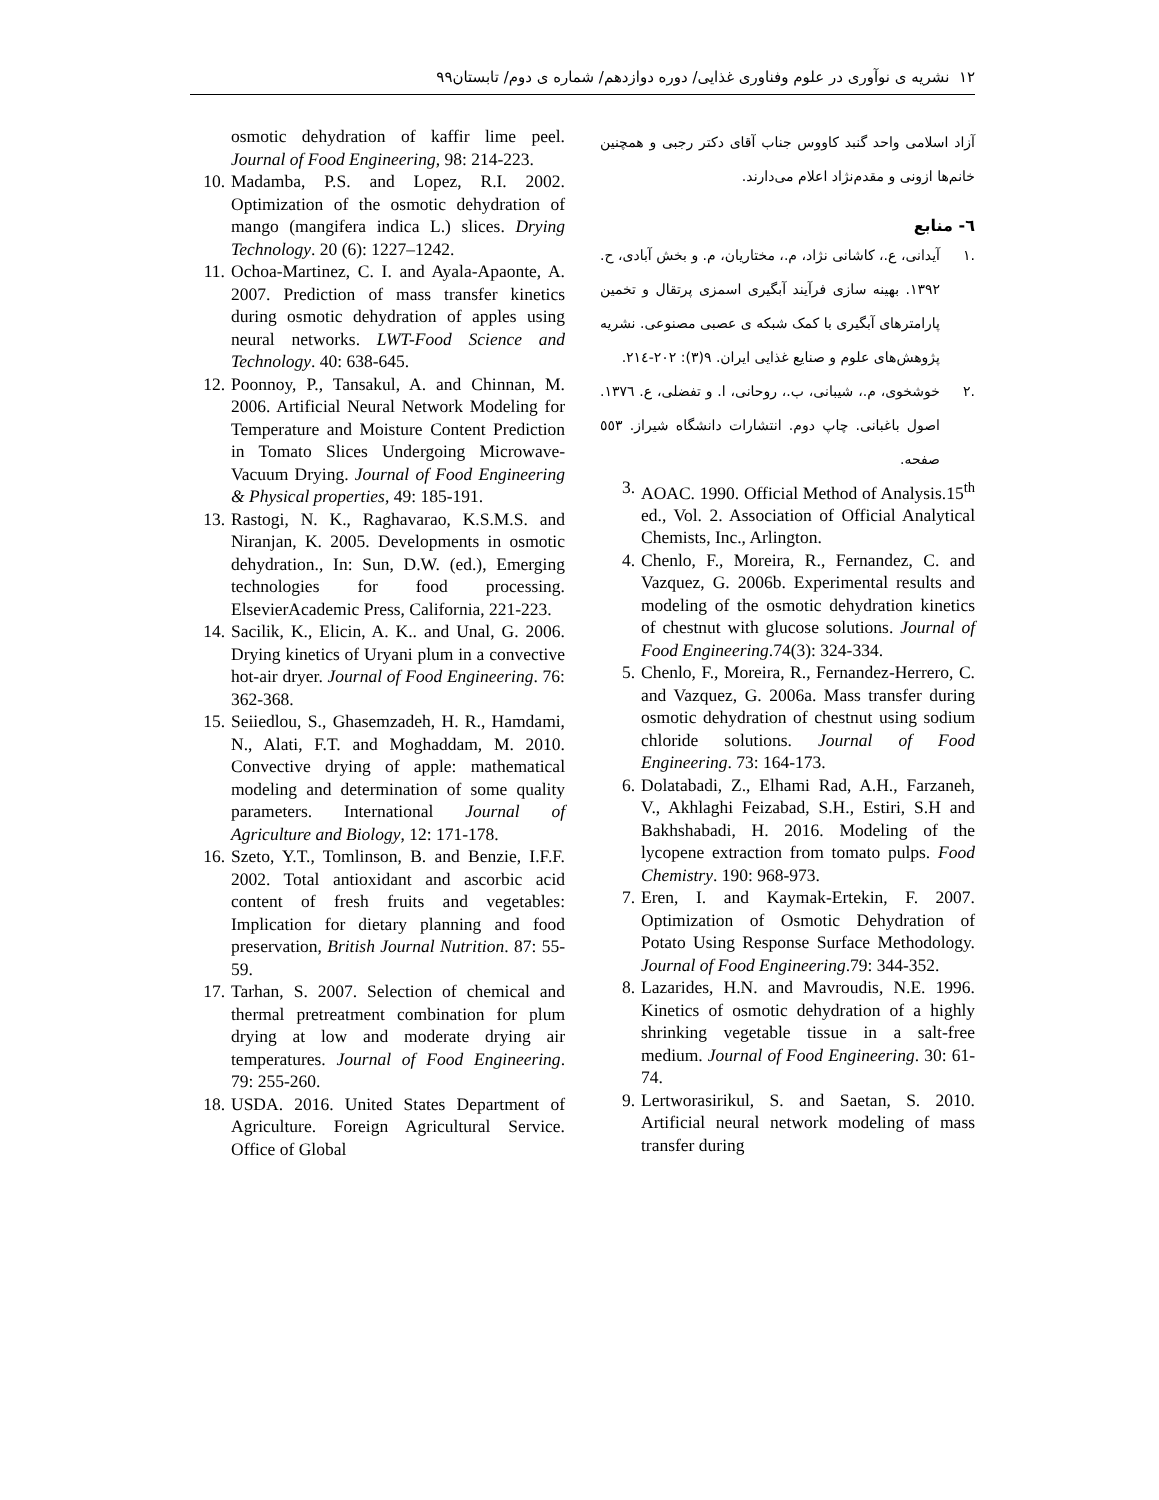۱۲ نشریه ی نوآوری در علوم وفناوری غذایی/ دوره دوازدهم/ شماره ی دوم/ تابستان۹۹
آزاد اسلامی واحد گنبد کاووس جناب آقای دکتر رجبی و همچنین خانم‌ها ازونی و مقدم‌نژاد اعلام می‌دارند.
٦- منابع
.۱ آیدانی، ع.، کاشانی نژاد، م.، مختاریان، م. و بخش آبادی، ح. ۱۳۹۲. بهینه سازی فرآیند آبگیری اسمزی پرتقال و تخمین پارامترهای آبگیری با کمک شبکه ی عصبی مصنوعی. نشریه پژوهش‌های علوم و صنایع غذایی ایران. ۹(۳): ۲۰۲-۲۱٤.
.۲ خوشخوی، م.، شیبانی، ب.، روحانی، ا. و تفضلی، ع. ۱۳۷٦. اصول باغبانی. چاپ دوم. انتشارات دانشگاه شیراز. ٥٥۳ صفحه.
3. AOAC. 1990. Official Method of Analysis.15<sup>th</sup> ed., Vol. 2. Association of Official Analytical Chemists, Inc., Arlington.
4. Chenlo, F., Moreira, R., Fernandez, C. and Vazquez, G. 2006b. Experimental results and modeling of the osmotic dehydration kinetics of chestnut with glucose solutions. Journal of Food Engineering.74(3): 324-334.
5. Chenlo, F., Moreira, R., Fernandez-Herrero, C. and Vazquez, G. 2006a. Mass transfer during osmotic dehydration of chestnut using sodium chloride solutions. Journal of Food Engineering. 73: 164-173.
6. Dolatabadi, Z., Elhami Rad, A.H., Farzaneh, V., Akhlaghi Feizabad, S.H., Estiri, S.H and Bakhshabadi, H. 2016. Modeling of the lycopene extraction from tomato pulps. Food Chemistry. 190: 968-973.
7. Eren, I. and Kaymak-Ertekin, F. 2007. Optimization of Osmotic Dehydration of Potato Using Response Surface Methodology. Journal of Food Engineering.79: 344-352.
8. Lazarides, H.N. and Mavroudis, N.E. 1996. Kinetics of osmotic dehydration of a highly shrinking vegetable tissue in a salt-free medium. Journal of Food Engineering. 30: 61-74.
9. Lertworasirikul, S. and Saetan, S. 2010. Artificial neural network modeling of mass transfer during
osmotic dehydration of kaffir lime peel. Journal of Food Engineering, 98: 214-223.
10. Madamba, P.S. and Lopez, R.I. 2002. Optimization of the osmotic dehydration of mango (mangifera indica L.) slices. Drying Technology. 20 (6): 1227–1242.
11. Ochoa-Martinez, C. I. and Ayala-Apaonte, A. 2007. Prediction of mass transfer kinetics during osmotic dehydration of apples using neural networks. LWT-Food Science and Technology. 40: 638-645.
12. Poonnoy, P., Tansakul, A. and Chinnan, M. 2006. Artificial Neural Network Modeling for Temperature and Moisture Content Prediction in Tomato Slices Undergoing Microwave-Vacuum Drying. Journal of Food Engineering & Physical properties, 49: 185-191.
13. Rastogi, N. K., Raghavarao, K.S.M.S. and Niranjan, K. 2005. Developments in osmotic dehydration., In: Sun, D.W. (ed.), Emerging technologies for food processing. ElsevierAcademic Press, California, 221-223.
14. Sacilik, K., Elicin, A. K.. and Unal, G. 2006. Drying kinetics of Uryani plum in a convective hot-air dryer. Journal of Food Engineering. 76: 362-368.
15. Seiiedlou, S., Ghasemzadeh, H. R., Hamdami, N., Alati, F.T. and Moghaddam, M. 2010. Convective drying of apple: mathematical modeling and determination of some quality parameters. International Journal of Agriculture and Biology, 12: 171-178.
16. Szeto, Y.T., Tomlinson, B. and Benzie, I.F.F. 2002. Total antioxidant and ascorbic acid content of fresh fruits and vegetables: Implication for dietary planning and food preservation, British Journal Nutrition. 87: 55-59.
17. Tarhan, S. 2007. Selection of chemical and thermal pretreatment combination for plum drying at low and moderate drying air temperatures. Journal of Food Engineering. 79: 255-260.
18. USDA. 2016. United States Department of Agriculture. Foreign Agricultural Service. Office of Global